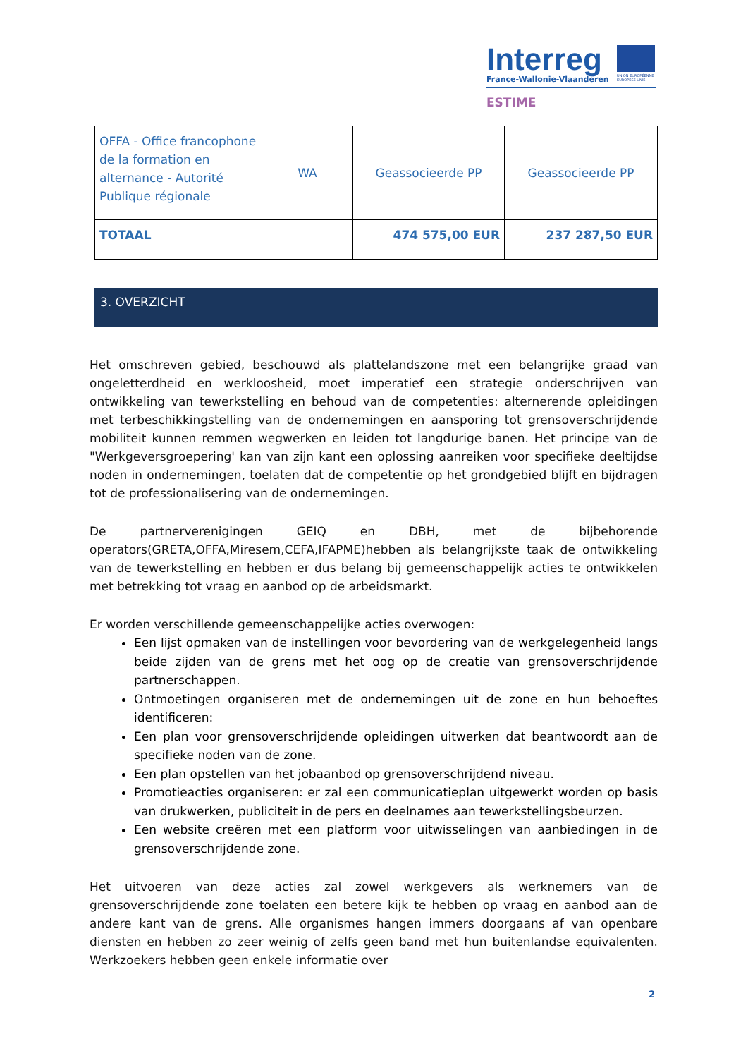Interreg
UNION EUROPÉENNE
EUROPESE UNIE
France-Wallonie-Vlaanderen
ESTIME
| OFFA - Office francophone de la formation en alternance - Autorité Publique régionale | WA | Geassocieerde PP | Geassocieerde PP |
| TOTAAL | | 474 575,00 EUR | 237 287,50 EUR |
3. OVERZICHT
Het omschreven gebied, beschouwd als plattelandszone met een belangrijke graad van ongeletterdheid en werkloosheid, moet imperatief een strategie onderschrijven van ontwikkeling van tewerkstelling en behoud van de competenties: alternerende opleidingen met terbeschikkingstelling van de ondernemingen en aansporing tot grensoverschrijdende mobiliteit kunnen remmen wegwerken en leiden tot langdurige banen. Het principe van de "Werkgeversgroepering' kan van zijn kant een oplossing aanreiken voor specifieke deeltijdse noden in ondernemingen, toelaten dat de competentie op het grondgebied blijft en bijdragen tot de professionalisering van de ondernemingen.
De partnerverenigingen GEIQ en DBH, met de bijbehorende operators(GRETA,OFFA,Miresem,CEFA,IFAPME)hebben als belangrijkste taak de ontwikkeling van de tewerkstelling en hebben er dus belang bij gemeenschappelijk acties te ontwikkelen met betrekking tot vraag en aanbod op de arbeidsmarkt.
Er worden verschillende gemeenschappelijke acties overwogen:
Een lijst opmaken van de instellingen voor bevordering van de werkgelegenheid langs beide zijden van de grens met het oog op de creatie van grensoverschrijdende partnerschappen.
Ontmoetingen organiseren met de ondernemingen uit de zone en hun behoeftes identificeren:
Een plan voor grensoverschrijdende opleidingen uitwerken dat beantwoordt aan de specifieke noden van de zone.
Een plan opstellen van het jobaanbod op grensoverschrijdend niveau.
Promotieacties organiseren: er zal een communicatieplan uitgewerkt worden op basis van drukwerken, publiciteit in de pers en deelnames aan tewerkstellingsbeurzen.
Een website creëren met een platform voor uitwisselingen van aanbiedingen in de grensoverschrijdende zone.
Het uitvoeren van deze acties zal zowel werkgevers als werknemers van de grensoverschrijdende zone toelaten een betere kijk te hebben op vraag en aanbod aan de andere kant van de grens. Alle organismes hangen immers doorgaans af van openbare diensten en hebben zo zeer weinig of zelfs geen band met hun buitenlandse equivalenten. Werkzoekers hebben geen enkele informatie over
2